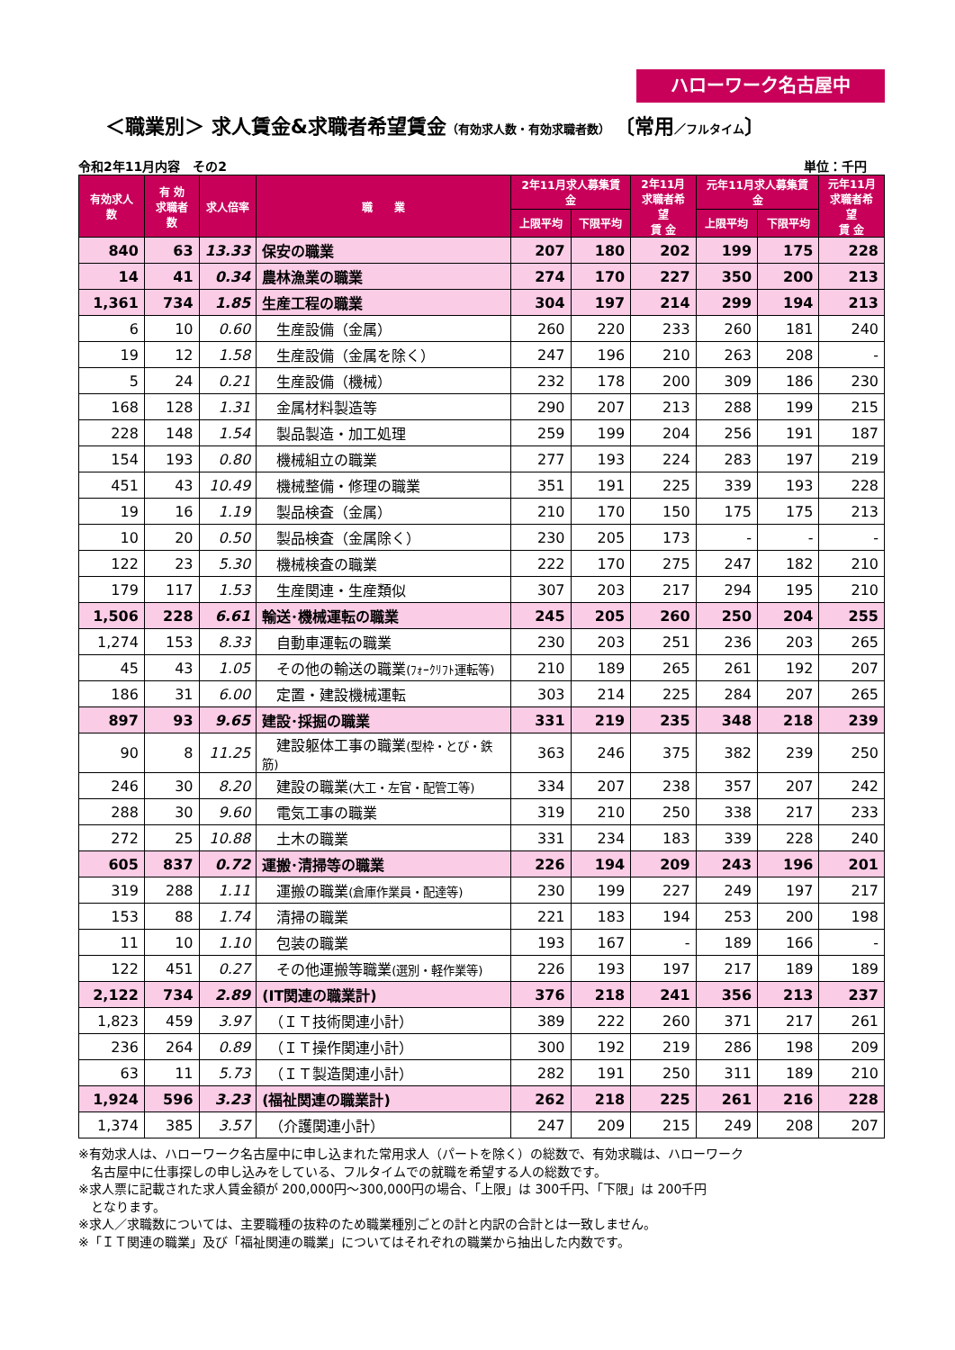ハローワーク名古屋中
＜職業別＞ 求人賃金&求職者希望賃金（有効求人数・有効求職者数）　〔常用／フルタイム〕
令和2年11月内容　その2 単位：千円
| 有効求人数 | 有 効 求職者数 | 求人倍率 | 職 業 | 2年11月求人募集賃金 | | 2年11月 求職者希望 賃 金 | 元年11月求人募集賃金 | | 元年11月 求職者希望 賃 金 |
| --- | --- | --- | --- | --- | --- | --- | --- | --- | --- |
| | | | | 上限平均 | 下限平均 | | 上限平均 | 下限平均 | |
| 840 | 63 | 13.33 | 保安の職業 | 207 | 180 | 202 | 199 | 175 | 228 |
| 14 | 41 | 0.34 | 農林漁業の職業 | 274 | 170 | 227 | 350 | 200 | 213 |
| 1,361 | 734 | 1.85 | 生産工程の職業 | 304 | 197 | 214 | 299 | 194 | 213 |
| 6 | 10 | 0.60 | 生産設備（金属） | 260 | 220 | 233 | 260 | 181 | 240 |
| 19 | 12 | 1.58 | 生産設備（金属を除く） | 247 | 196 | 210 | 263 | 208 | - |
| 5 | 24 | 0.21 | 生産設備（機械） | 232 | 178 | 200 | 309 | 186 | 230 |
| 168 | 128 | 1.31 | 金属材料製造等 | 290 | 207 | 213 | 288 | 199 | 215 |
| 228 | 148 | 1.54 | 製品製造・加工処理 | 259 | 199 | 204 | 256 | 191 | 187 |
| 154 | 193 | 0.80 | 機械組立の職業 | 277 | 193 | 224 | 283 | 197 | 219 |
| 451 | 43 | 10.49 | 機械整備・修理の職業 | 351 | 191 | 225 | 339 | 193 | 228 |
| 19 | 16 | 1.19 | 製品検査（金属） | 210 | 170 | 150 | 175 | 175 | 213 |
| 10 | 20 | 0.50 | 製品検査（金属除く） | 230 | 205 | 173 | - | - | - |
| 122 | 23 | 5.30 | 機械検査の職業 | 222 | 170 | 275 | 247 | 182 | 210 |
| 179 | 117 | 1.53 | 生産関連・生産類似 | 307 | 203 | 217 | 294 | 195 | 210 |
| 1,506 | 228 | 6.61 | 輸送･機械運転の職業 | 245 | 205 | 260 | 250 | 204 | 255 |
| 1,274 | 153 | 8.33 | 自動車運転の職業 | 230 | 203 | 251 | 236 | 203 | 265 |
| 45 | 43 | 1.05 | その他の輸送の職業 (ﾌｫｰｸﾘﾌﾄ運転等) | 210 | 189 | 265 | 261 | 192 | 207 |
| 186 | 31 | 6.00 | 定置・建設機械運転 | 303 | 214 | 225 | 284 | 207 | 265 |
| 897 | 93 | 9.65 | 建設･採掘の職業 | 331 | 219 | 235 | 348 | 218 | 239 |
| 90 | 8 | 11.25 | 建設躯体工事の職業 (型枠・とび・鉄筋) | 363 | 246 | 375 | 382 | 239 | 250 |
| 246 | 30 | 8.20 | 建設の職業 (大工・左官・配管工等) | 334 | 207 | 238 | 357 | 207 | 242 |
| 288 | 30 | 9.60 | 電気工事の職業 | 319 | 210 | 250 | 338 | 217 | 233 |
| 272 | 25 | 10.88 | 土木の職業 | 331 | 234 | 183 | 339 | 228 | 240 |
| 605 | 837 | 0.72 | 運搬･清掃等の職業 | 226 | 194 | 209 | 243 | 196 | 201 |
| 319 | 288 | 1.11 | 運搬の職業 (倉庫作業員・配達等) | 230 | 199 | 227 | 249 | 197 | 217 |
| 153 | 88 | 1.74 | 清掃の職業 | 221 | 183 | 194 | 253 | 200 | 198 |
| 11 | 10 | 1.10 | 包装の職業 | 193 | 167 | - | 189 | 166 | - |
| 122 | 451 | 0.27 | その他運搬等職業 (選別・軽作業等) | 226 | 193 | 197 | 217 | 189 | 189 |
| 2,122 | 734 | 2.89 | (IT関連の職業計) | 376 | 218 | 241 | 356 | 213 | 237 |
| 1,823 | 459 | 3.97 | （ＩＴ技術関連小計） | 389 | 222 | 260 | 371 | 217 | 261 |
| 236 | 264 | 0.89 | （ＩＴ操作関連小計） | 300 | 192 | 219 | 286 | 198 | 209 |
| 63 | 11 | 5.73 | （ＩＴ製造関連小計） | 282 | 191 | 250 | 311 | 189 | 210 |
| 1,924 | 596 | 3.23 | (福祉関連の職業計) | 262 | 218 | 225 | 261 | 216 | 228 |
| 1,374 | 385 | 3.57 | （介護関連小計） | 247 | 209 | 215 | 249 | 208 | 207 |
※有効求人は、ハローワーク名古屋中に申し込まれた常用求人（パートを除く）の総数で、有効求職は、ハローワーク
　名古屋中に仕事探しの申し込みをしている、フルタイムでの就職を希望する人の総数です。
※求人票に記載された求人賃金額が 200,000円～300,000円の場合、「上限」は 300千円、「下限」は 200千円
　となります。
※求人／求職数については、主要職種の抜粋のため職業種別ごとの計と内訳の合計とは一致しません。
※「ＩＴ関連の職業」及び「福祉関連の職業」についてはそれぞれの職業から抽出した内数です。